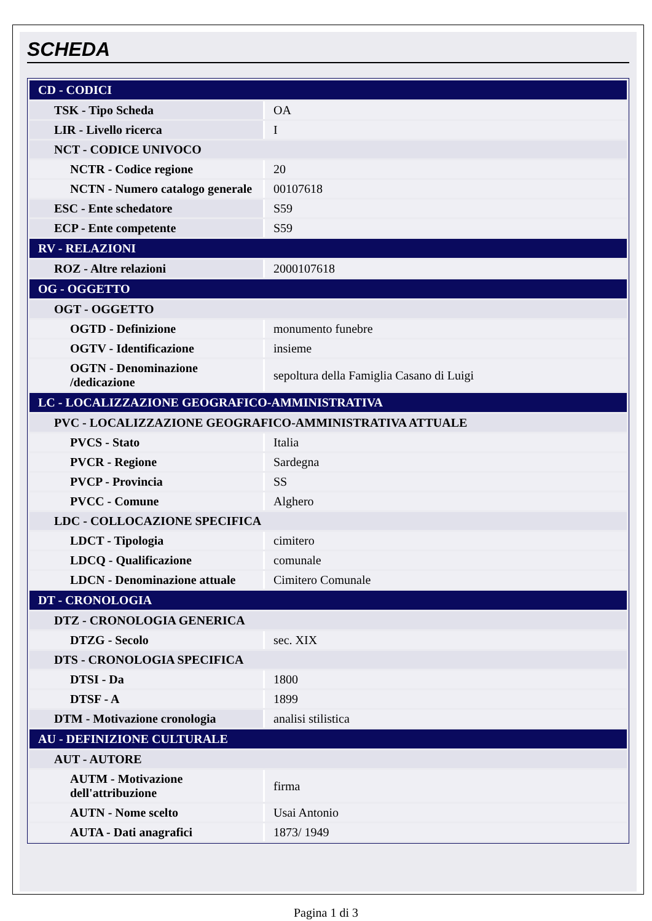SCHEDA
| CD - CODICI | |
| TSK - Tipo Scheda | OA |
| LIR - Livello ricerca | I |
| NCT - CODICE UNIVOCO | |
| NCTR - Codice regione | 20 |
| NCTN - Numero catalogo generale | 00107618 |
| ESC - Ente schedatore | S59 |
| ECP - Ente competente | S59 |
| RV - RELAZIONI | |
| ROZ - Altre relazioni | 2000107618 |
| OG - OGGETTO | |
| OGT - OGGETTO | |
| OGTD - Definizione | monumento funebre |
| OGTV - Identificazione | insieme |
| OGTN - Denominazione /dedicazione | sepoltura della Famiglia Casano di Luigi |
| LC - LOCALIZZAZIONE GEOGRAFICO-AMMINISTRATIVA | |
| PVC - LOCALIZZAZIONE GEOGRAFICO-AMMINISTRATIVA ATTUALE | |
| PVCS - Stato | Italia |
| PVCR - Regione | Sardegna |
| PVCP - Provincia | SS |
| PVCC - Comune | Alghero |
| LDC - COLLOCAZIONE SPECIFICA | |
| LDCT - Tipologia | cimitero |
| LDCQ - Qualificazione | comunale |
| LDCN - Denominazione attuale | Cimitero Comunale |
| DT - CRONOLOGIA | |
| DTZ - CRONOLOGIA GENERICA | |
| DTZG - Secolo | sec. XIX |
| DTS - CRONOLOGIA SPECIFICA | |
| DTSI - Da | 1800 |
| DTSF - A | 1899 |
| DTM - Motivazione cronologia | analisi stilistica |
| AU - DEFINIZIONE CULTURALE | |
| AUT - AUTORE | |
| AUTM - Motivazione dell'attribuzione | firma |
| AUTN - Nome scelto | Usai Antonio |
| AUTA - Dati anagrafici | 1873/ 1949 |
Pagina 1 di 3